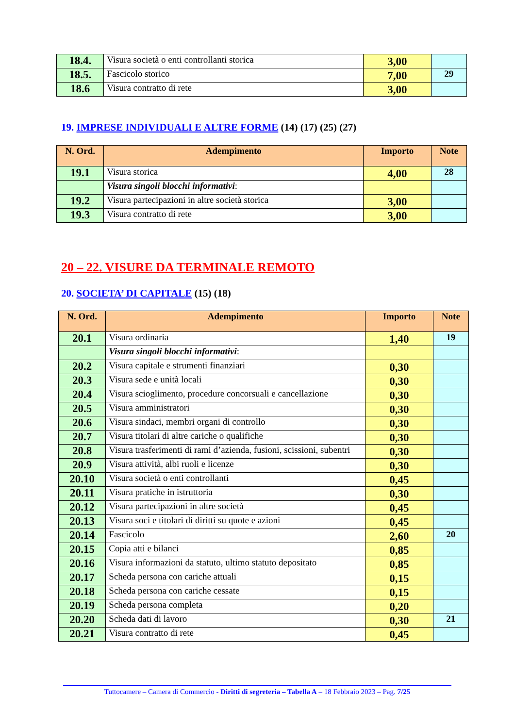| 18.4. | Visura società o enti controllanti storica | 3,00 | |
| 18.5. | Fascicolo storico | 7,00 | 29 |
| 18.6 | Visura contratto di rete | 3,00 | |
19. IMPRESE INDIVIDUALI E ALTRE FORME (14) (17) (25) (27)
| N. Ord. | Adempimento | Importo | Note |
| --- | --- | --- | --- |
| 19.1 | Visura storica | 4,00 | 28 |
| | Visura singoli blocchi informativi : | | |
| 19.2 | Visura partecipazioni in altre società storica | 3,00 | |
| 19.3 | Visura contratto di rete | 3,00 | |
20 – 22. VISURE DA TERMINALE REMOTO
20. SOCIETA’ DI CAPITALE (15) (18)
| N. Ord. | Adempimento | Importo | Note |
| --- | --- | --- | --- |
| 20.1 | Visura ordinaria | 1,40 | 19 |
| | Visura singoli blocchi informativi : | | |
| 20.2 | Visura capitale e strumenti finanziari | 0,30 | |
| 20.3 | Visura sede e unità locali | 0,30 | |
| 20.4 | Visura scioglimento, procedure concorsuali e cancellazione | 0,30 | |
| 20.5 | Visura amministratori | 0,30 | |
| 20.6 | Visura sindaci, membri organi di controllo | 0,30 | |
| 20.7 | Visura titolari di altre cariche o qualifiche | 0,30 | |
| 20.8 | Visura trasferimenti di rami d’azienda, fusioni, scissioni, subentri | 0,30 | |
| 20.9 | Visura attività, albi ruoli e licenze | 0,30 | |
| 20.10 | Visura società o enti controllanti | 0,45 | |
| 20.11 | Visura pratiche in istruttoria | 0,30 | |
| 20.12 | Visura partecipazioni in altre società | 0,45 | |
| 20.13 | Visura soci e titolari di diritti su quote e azioni | 0,45 | |
| 20.14 | Fascicolo | 2,60 | 20 |
| 20.15 | Copia atti e bilanci | 0,85 | |
| 20.16 | Visura informazioni da statuto, ultimo statuto depositato | 0,85 | |
| 20.17 | Scheda persona con cariche attuali | 0,15 | |
| 20.18 | Scheda persona con cariche cessate | 0,15 | |
| 20.19 | Scheda persona completa | 0,20 | |
| 20.20 | Scheda dati di lavoro | 0,30 | 21 |
| 20.21 | Visura contratto di rete | 0,45 | |
Tuttocamere – Camera di Commercio - Diritti di segreteria – Tabella A – 18 Febbraio 2023 – Pag. 7/25